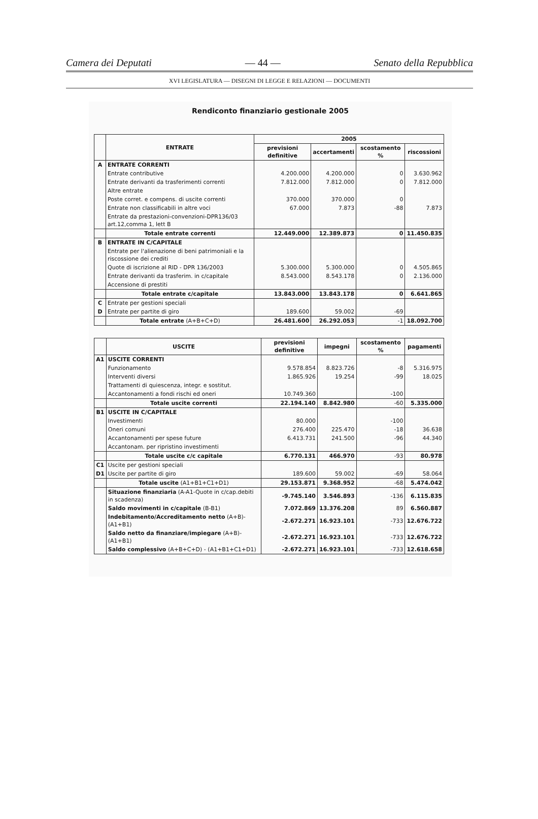Camera dei Deputati — 44 — Senato della Repubblica
XVI LEGISLATURA — DISEGNI DI LEGGE E RELAZIONI — DOCUMENTI
Rendiconto finanziario gestionale 2005
| | ENTRATE | 2005 | | | |
| --- | --- | --- | --- | --- | --- |
| | | previsioni definitive | accertamenti | scostamento % | riscossioni |
| A | ENTRATE CORRENTI | | | | |
| | Entrate contributive | 4.200.000 | 4.200.000 | 0 | 3.630.962 |
| | Entrate derivanti da trasferimenti correnti | 7.812.000 | 7.812.000 | 0 | 7.812.000 |
| | Altre entrate | | | | |
| | Poste corret. e compens. di uscite correnti | 370.000 | 370.000 | 0 | |
| | Entrate non classificabili in altre voci | 67.000 | 7.873 | -88 | 7.873 |
| | Entrate da prestazioni-convenzioni-DPR136/03 art.12,comma 1, lett B | | | | |
| | Totale entrate correnti | 12.449.000 | 12.389.873 | 0 | 11.450.835 |
| B | ENTRATE IN C/CAPITALE | | | | |
| | Entrate per l'alienazione di beni patrimoniali e la riscossione dei crediti | | | | |
| | Quote di iscrizione al RID - DPR 136/2003 | 5.300.000 | 5.300.000 | 0 | 4.505.865 |
| | Entrate derivanti da trasferim. in c/capitale | 8.543.000 | 8.543.178 | 0 | 2.136.000 |
| | Accensione di prestiti | | | | |
| | Totale entrate c/capitale | 13.843.000 | 13.843.178 | 0 | 6.641.865 |
| C | Entrate per gestioni speciali | | | | |
| D | Entrate per partite di giro | 189.600 | 59.002 | -69 | |
| | Totale entrate (A+B+C+D) | 26.481.600 | 26.292.053 | -1 | 18.092.700 |
| | USCITE | previsioni definitive | impegni | scostamento % | pagamenti |
| --- | --- | --- | --- | --- | --- |
| A1 | USCITE CORRENTI | | | | |
| | Funzionamento | 9.578.854 | 8.823.726 | -8 | 5.316.975 |
| | Interventi diversi | 1.865.926 | 19.254 | -99 | 18.025 |
| | Trattamenti di quiescenza, integr. e sostitut. | | | | |
| | Accantonamenti a fondi rischi ed oneri | 10.749.360 | | -100 | |
| | Totale uscite correnti | 22.194.140 | 8.842.980 | -60 | 5.335.000 |
| B1 | USCITE IN C/CAPITALE | | | | |
| | Investimenti | 80.000 | | -100 | |
| | Oneri comuni | 276.400 | 225.470 | -18 | 36.638 |
| | Accantonamenti per spese future | 6.413.731 | 241.500 | -96 | 44.340 |
| | Accantonam. per ripristino investimenti | | | | |
| | Totale uscite c/c capitale | 6.770.131 | 466.970 | -93 | 80.978 |
| C1 | Uscite per gestioni speciali | | | | |
| D1 | Uscite per partite di giro | 189.600 | 59.002 | -69 | 58.064 |
| | Totale uscite (A1+B1+C1+D1) | 29.153.871 | 9.368.952 | -68 | 5.474.042 |
| | Situazione finanziaria (A-A1-Quote in c/cap.debiti in scadenza) | -9.745.140 | 3.546.893 | -136 | 6.115.835 |
| | Saldo movimenti in c/capitale (B-B1) | 7.072.869 | 13.376.208 | 89 | 6.560.887 |
| | Indebitamento/Accreditamento netto (A+B)-(A1+B1) | -2.672.271 | 16.923.101 | -733 | 12.676.722 |
| | Saldo netto da finanziare/impiegare (A+B)-(A1+B1) | -2.672.271 | 16.923.101 | -733 | 12.676.722 |
| | Saldo complessivo (A+B+C+D) - (A1+B1+C1+D1) | -2.672.271 | 16.923.101 | -733 | 12.618.658 |